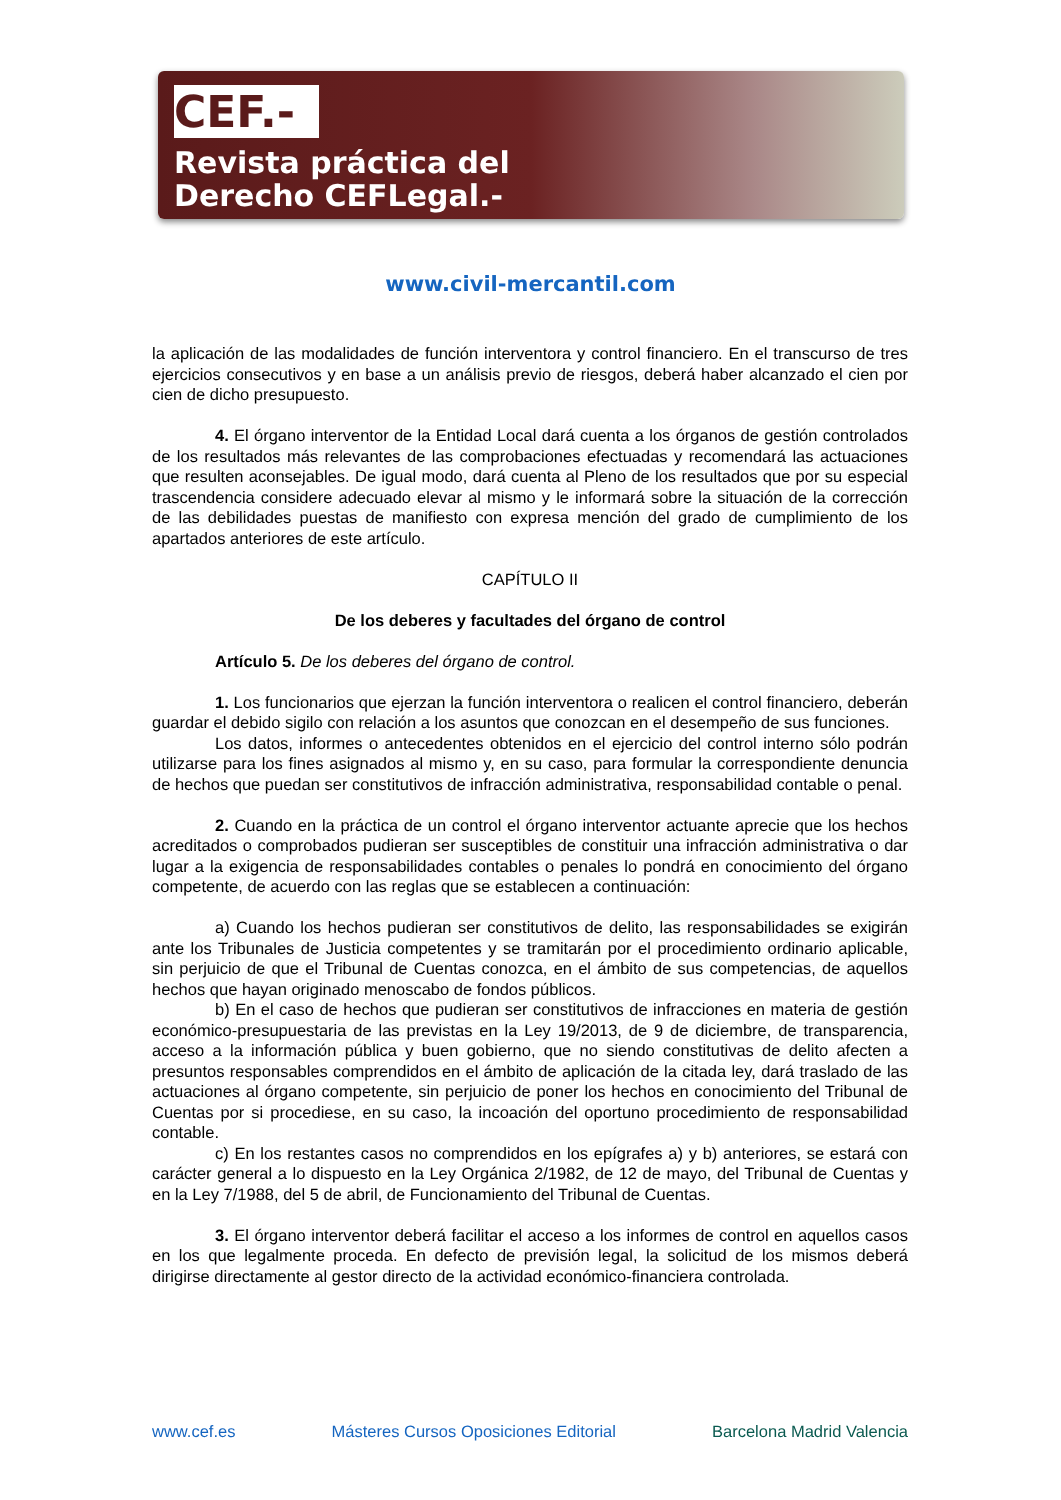CEF.-
Revista práctica del
Derecho CEFLegal.-
www.civil-mercantil.com
la aplicación de las modalidades de función interventora y control financiero. En el transcurso de tres ejercicios consecutivos y en base a un análisis previo de riesgos, deberá haber alcanzado el cien por cien de dicho presupuesto.
4. El órgano interventor de la Entidad Local dará cuenta a los órganos de gestión controlados de los resultados más relevantes de las comprobaciones efectuadas y recomendará las actuaciones que resulten aconsejables. De igual modo, dará cuenta al Pleno de los resultados que por su especial trascendencia considere adecuado elevar al mismo y le informará sobre la situación de la corrección de las debilidades puestas de manifiesto con expresa mención del grado de cumplimiento de los apartados anteriores de este artículo.
CAPÍTULO II
De los deberes y facultades del órgano de control
Artículo 5. De los deberes del órgano de control.
1. Los funcionarios que ejerzan la función interventora o realicen el control financiero, deberán guardar el debido sigilo con relación a los asuntos que conozcan en el desempeño de sus funciones.
Los datos, informes o antecedentes obtenidos en el ejercicio del control interno sólo podrán utilizarse para los fines asignados al mismo y, en su caso, para formular la correspondiente denuncia de hechos que puedan ser constitutivos de infracción administrativa, responsabilidad contable o penal.
2. Cuando en la práctica de un control el órgano interventor actuante aprecie que los hechos acreditados o comprobados pudieran ser susceptibles de constituir una infracción administrativa o dar lugar a la exigencia de responsabilidades contables o penales lo pondrá en conocimiento del órgano competente, de acuerdo con las reglas que se establecen a continuación:
a) Cuando los hechos pudieran ser constitutivos de delito, las responsabilidades se exigirán ante los Tribunales de Justicia competentes y se tramitarán por el procedimiento ordinario aplicable, sin perjuicio de que el Tribunal de Cuentas conozca, en el ámbito de sus competencias, de aquellos hechos que hayan originado menoscabo de fondos públicos.
b) En el caso de hechos que pudieran ser constitutivos de infracciones en materia de gestión económico-presupuestaria de las previstas en la Ley 19/2013, de 9 de diciembre, de transparencia, acceso a la información pública y buen gobierno, que no siendo constitutivas de delito afecten a presuntos responsables comprendidos en el ámbito de aplicación de la citada ley, dará traslado de las actuaciones al órgano competente, sin perjuicio de poner los hechos en conocimiento del Tribunal de Cuentas por si procediese, en su caso, la incoación del oportuno procedimiento de responsabilidad contable.
c) En los restantes casos no comprendidos en los epígrafes a) y b) anteriores, se estará con carácter general a lo dispuesto en la Ley Orgánica 2/1982, de 12 de mayo, del Tribunal de Cuentas y en la Ley 7/1988, del 5 de abril, de Funcionamiento del Tribunal de Cuentas.
3. El órgano interventor deberá facilitar el acceso a los informes de control en aquellos casos en los que legalmente proceda. En defecto de previsión legal, la solicitud de los mismos deberá dirigirse directamente al gestor directo de la actividad económico-financiera controlada.
www.cef.es Másteres Cursos Oposiciones Editorial Barcelona Madrid Valencia